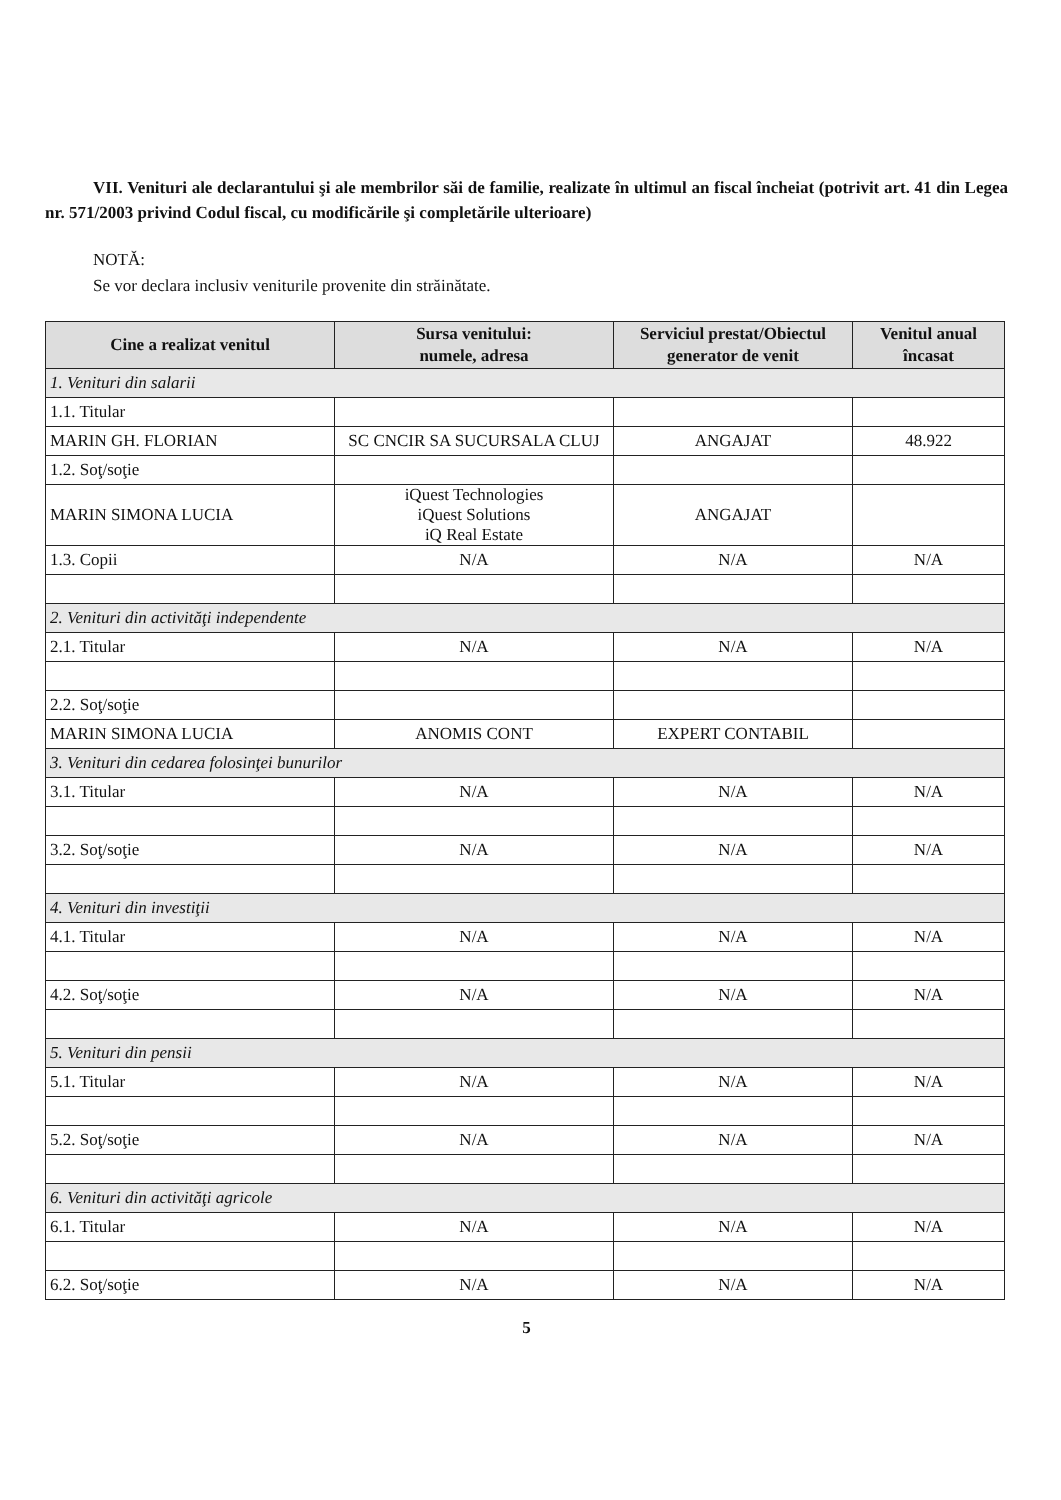VII. Venituri ale declarantului şi ale membrilor săi de familie, realizate în ultimul an fiscal încheiat (potrivit art. 41 din Legea nr. 571/2003 privind Codul fiscal, cu modificările şi completările ulterioare)
NOTĂ:
Se vor declara inclusiv veniturile provenite din străinătate.
| Cine a realizat venitul | Sursa venitului: numele, adresa | Serviciul prestat/Obiectul generator de venit | Venitul anual încasat |
| --- | --- | --- | --- |
| 1. Venituri din salarii | | | |
| 1.1. Titular | | | |
| MARIN GH. FLORIAN | SC CNCIR SA SUCURSALA CLUJ | ANGAJAT | 48.922 |
| 1.2. Soţ/soţie | | | |
| MARIN SIMONA LUCIA | iQuest Technologies iQuest Solutions iQ Real Estate | ANGAJAT | |
| 1.3. Copii | N/A | N/A | N/A |
| 2. Venituri din activităţi independente | | | |
| 2.1. Titular | N/A | N/A | N/A |
| 2.2. Soţ/soţie | | | |
| MARIN SIMONA LUCIA | ANOMIS CONT | EXPERT CONTABIL | |
| 3. Venituri din cedarea folosinţei bunurilor | | | |
| 3.1. Titular | N/A | N/A | N/A |
| 3.2. Soţ/soţie | N/A | N/A | N/A |
| 4. Venituri din investiţii | | | |
| 4.1. Titular | N/A | N/A | N/A |
| 4.2. Soţ/soţie | N/A | N/A | N/A |
| 5. Venituri din pensii | | | |
| 5.1. Titular | N/A | N/A | N/A |
| 5.2. Soţ/soţie | N/A | N/A | N/A |
| 6. Venituri din activităţi agricole | | | |
| 6.1. Titular | N/A | N/A | N/A |
| 6.2. Soţ/soţie | N/A | N/A | N/A |
5